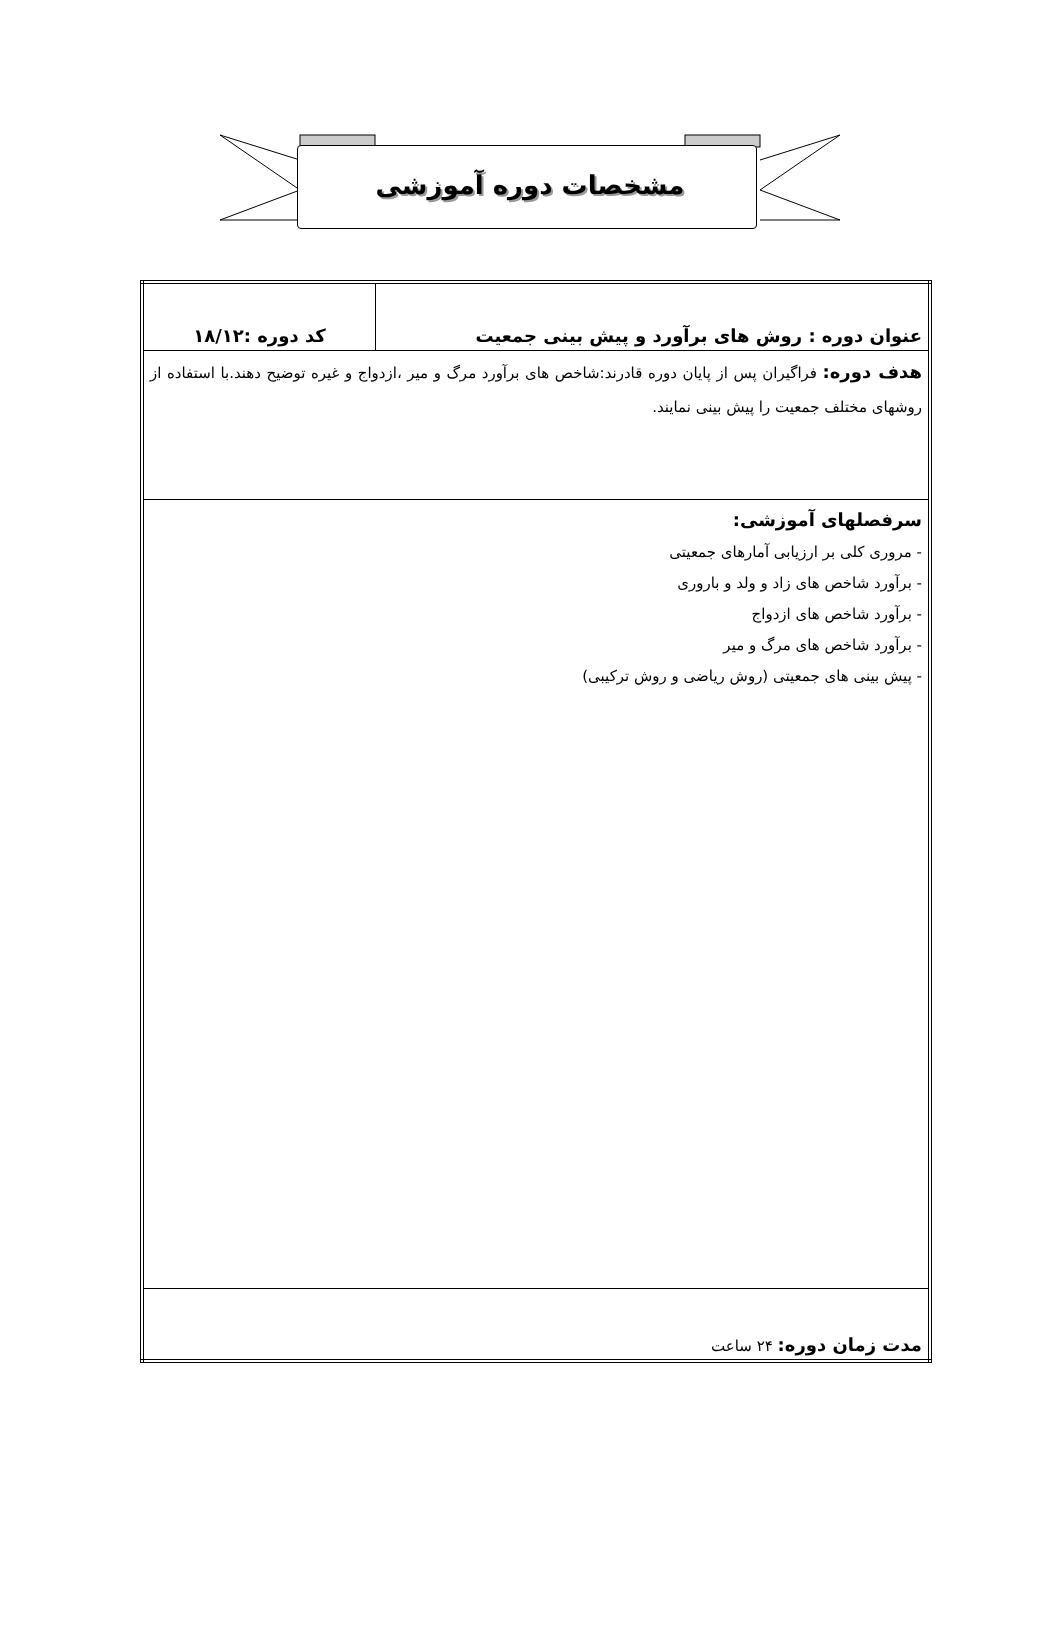مشخصات دوره آموزشی
| عنوان دوره : روش های برآورد و پیش بینی جمعیت | کد دوره :۱۸/۱۲ |
| هدف دوره: فراگیران پس از پایان دوره قادرند:شاخص های برآورد مرگ و میر ،ازدواج و غیره توضیح دهند.با استفاده از روشهای مختلف جمعیت را پیش بینی نمایند. | |
| سرفصلهای آموزشی: - مروری کلی بر ارزیابی آمارهای جمعیتی - برآورد شاخص های زاد و ولد و باروری - برآورد شاخص های ازدواج - برآورد شاخص های مرگ و میر - پیش بینی های جمعیتی (روش ریاضی و روش ترکیبی) | |
| مدت زمان دوره: ۲۴ ساعت | |